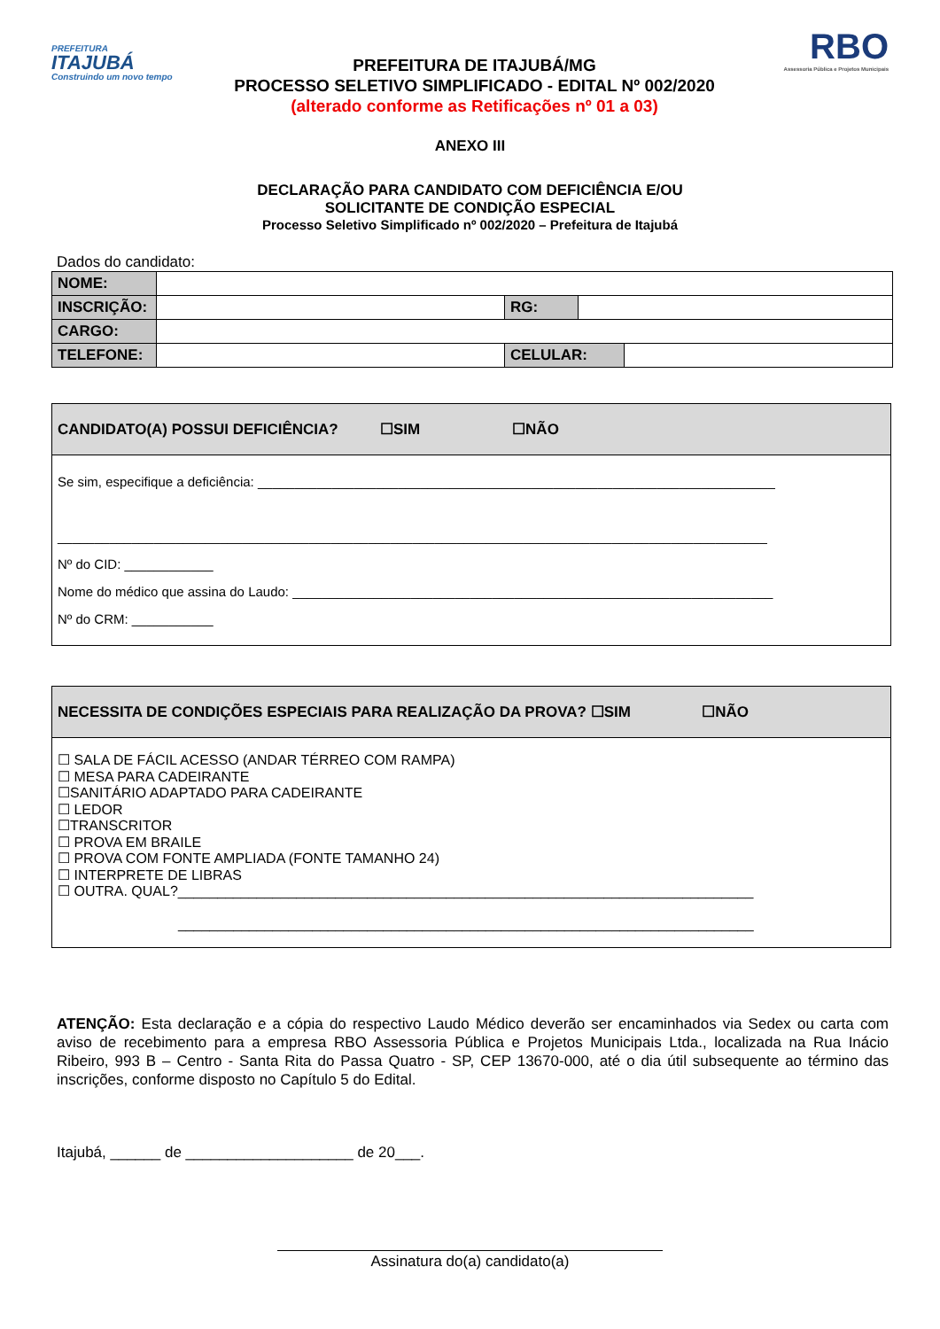PREFEITURA
ITAJUBÁ
Construindo um novo tempo
PREFEITURA DE ITAJUBÁ/MG
PROCESSO SELETIVO SIMPLIFICADO - EDITAL Nº 002/2020
(alterado conforme as Retificações nº 01 a 03)
RBO
Assessoria Pública e Projetos Municipais
ANEXO III
DECLARAÇÃO PARA CANDIDATO COM DEFICIÊNCIA E/OU
SOLICITANTE DE CONDIÇÃO ESPECIAL
Processo Seletivo Simplificado nº 002/2020 – Prefeitura de Itajubá
Dados do candidato:
| NOME: | | | | |
| INSCRIÇÃO: | | RG: | | |
| CARGO: | | | | |
| TELEFONE: | | CELULAR: | | |
CANDIDATO(A) POSSUI DEFICIÊNCIA? ☐SIM ☐NÃO
Se sim, especifique a deficiência: ______________________________________________________________________
________________________________________________________________________________________________
Nº do CID: ____________
Nome do médico que assina do Laudo: _________________________________________________________________
Nº do CRM: ___________
NECESSITA DE CONDIÇÕES ESPECIAIS PARA REALIZAÇÃO DA PROVA? ☐SIM ☐NÃO
☐ SALA DE FÁCIL ACESSO (ANDAR TÉRREO COM RAMPA)
☐ MESA PARA CADEIRANTE
☐SANITÁRIO ADAPTADO PARA CADEIRANTE
☐ LEDOR
☐TRANSCRITOR
☐ PROVA EM BRAILE
☐ PROVA COM FONTE AMPLIADA (FONTE TAMANHO 24)
☐ INTERPRETE DE LIBRAS
☐ OUTRA. QUAL?_________________________________________________________________________
_________________________________________________________________________
ATENÇÃO: Esta declaração e a cópia do respectivo Laudo Médico deverão ser encaminhados via Sedex ou carta com aviso de recebimento para a empresa RBO Assessoria Pública e Projetos Municipais Ltda., localizada na Rua Inácio Ribeiro, 993 B – Centro - Santa Rita do Passa Quatro - SP, CEP 13670-000, até o dia útil subsequente ao término das inscrições, conforme disposto no Capítulo 5 do Edital.
Itajubá, ______ de ____________________ de 20___.
Assinatura do(a) candidato(a)